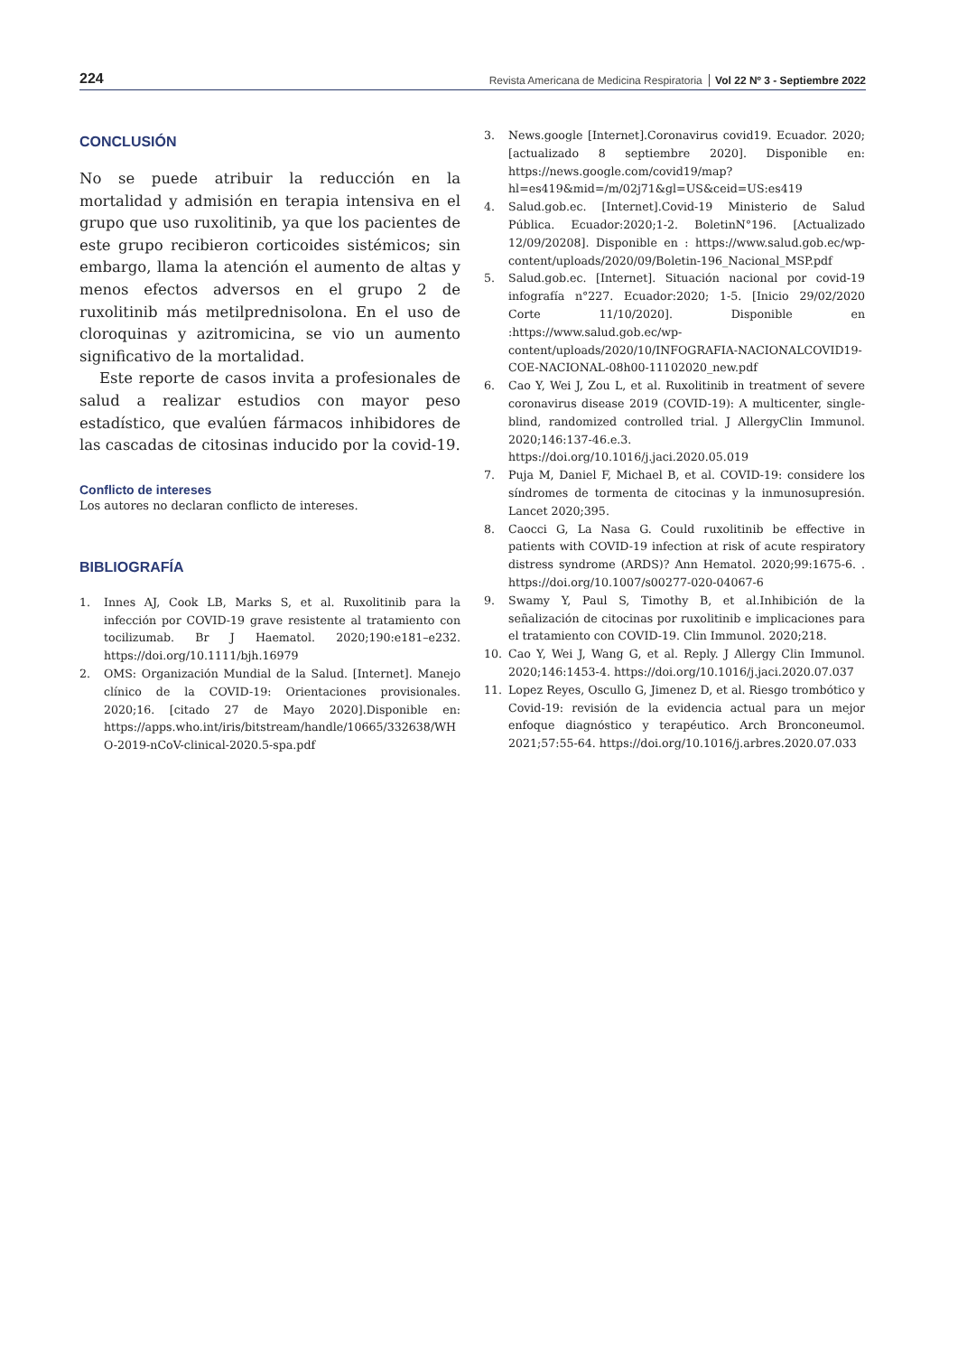224 Revista Americana de Medicina Respiratoria Vol 22 Nº 3 - Septiembre 2022
CONCLUSIÓN
No se puede atribuir la reducción en la mortalidad y admisión en terapia intensiva en el grupo que uso ruxolitinib, ya que los pacientes de este grupo recibieron corticoides sistémicos; sin embargo, llama la atención el aumento de altas y menos efectos adversos en el grupo 2 de ruxolitinib más metilprednisolona. En el uso de cloroquinas y azitromicina, se vio un aumento significativo de la mortalidad.
Este reporte de casos invita a profesionales de salud a realizar estudios con mayor peso estadístico, que evalúen fármacos inhibidores de las cascadas de citosinas inducido por la covid-19.
Conflicto de intereses
Los autores no declaran conflicto de intereses.
BIBLIOGRAFÍA
1. Innes AJ, Cook LB, Marks S, et al. Ruxolitinib para la infección por COVID-19 grave resistente al tratamiento con tocilizumab. Br J Haematol. 2020;190:e181–e232. https://doi.org/10.1111/bjh.16979
2. OMS: Organización Mundial de la Salud. [Internet]. Manejo clínico de la COVID-19: Orientaciones provisionales. 2020;16. [citado 27 de Mayo 2020].Disponible en: https://apps.who.int/iris/bitstream/handle/10665/332638/WHO-2019-nCoV-clinical-2020.5-spa.pdf
3. News.google [Internet].Coronavirus covid19. Ecuador. 2020; [actualizado 8 septiembre 2020]. Disponible en: https://news.google.com/covid19/map?hl=es419&mid=/m/02j71&gl=US&ceid=US:es419
4. Salud.gob.ec. [Internet].Covid-19 Ministerio de Salud Pública. Ecuador:2020;1-2. BoletinN°196. [Actualizado 12/09/20208]. Disponible en : https://www.salud.gob.ec/wp-content/uploads/2020/09/Boletin-196_Nacional_MSP.pdf
5. Salud.gob.ec. [Internet]. Situación nacional por covid-19 infografía n°227. Ecuador:2020; 1-5. [Inicio 29/02/2020 Corte 11/10/2020]. Disponible en :https://www.salud.gob.ec/wp-content/uploads/2020/10/INFOGRAFIA-NACIONALCOVID19-COE-NACIONAL-08h00-11102020_new.pdf
6. Cao Y, Wei J, Zou L, et al. Ruxolitinib in treatment of severe coronavirus disease 2019 (COVID-19): A multicenter, single-blind, randomized controlled trial. J AllergyClin Immunol. 2020;146:137-46.e.3. https://doi.org/10.1016/j.jaci.2020.05.019
7. Puja M, Daniel F, Michael B, et al. COVID-19: considere los síndromes de tormenta de citocinas y la inmunosupresión. Lancet 2020;395.
8. Caocci G, La Nasa G. Could ruxolitinib be effective in patients with COVID-19 infection at risk of acute respiratory distress syndrome (ARDS)? Ann Hematol. 2020;99:1675-6. . https://doi.org/10.1007/s00277-020-04067-6
9. Swamy Y, Paul S, Timothy B, et al.Inhibición de la señalización de citocinas por ruxolitinib e implicaciones para el tratamiento con COVID-19. Clin Immunol. 2020;218.
10. Cao Y, Wei J, Wang G, et al. Reply. J Allergy Clin Immunol. 2020;146:1453-4. https://doi.org/10.1016/j.jaci.2020.07.037
11. Lopez Reyes, Oscullo G, Jimenez D, et al. Riesgo trombótico y Covid-19: revisión de la evidencia actual para un mejor enfoque diagnóstico y terapéutico. Arch Bronconeumol. 2021;57:55-64. https://doi.org/10.1016/j.arbres.2020.07.033